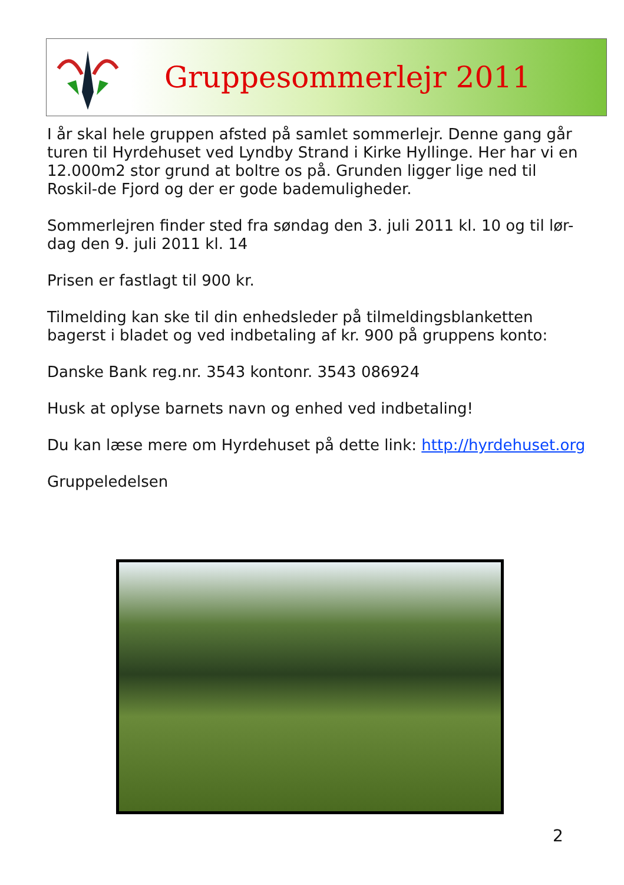Gruppesommerlejr 2011
I år skal hele gruppen afsted på samlet sommerlejr. Denne gang går turen til Hyrdehuset ved Lyndby Strand i Kirke Hyllinge. Her har vi en 12.000m2 stor grund at boltre os på. Grunden ligger lige ned til Roskil-de Fjord og der er gode bademuligheder.
Sommerlejren finder sted fra søndag den 3. juli 2011 kl. 10 og til lør-dag den 9. juli 2011 kl. 14
Prisen er fastlagt til 900 kr.
Tilmelding kan ske til din enhedsleder på tilmeldingsblanketten bagerst i bladet og ved indbetaling af kr. 900 på gruppens konto:
Danske Bank reg.nr. 3543 kontonr. 3543 086924
Husk at oplyse barnets navn og enhed ved indbetaling!
Du kan læse mere om Hyrdehuset på dette link: http://hyrdehuset.org
Gruppeledelsen
2